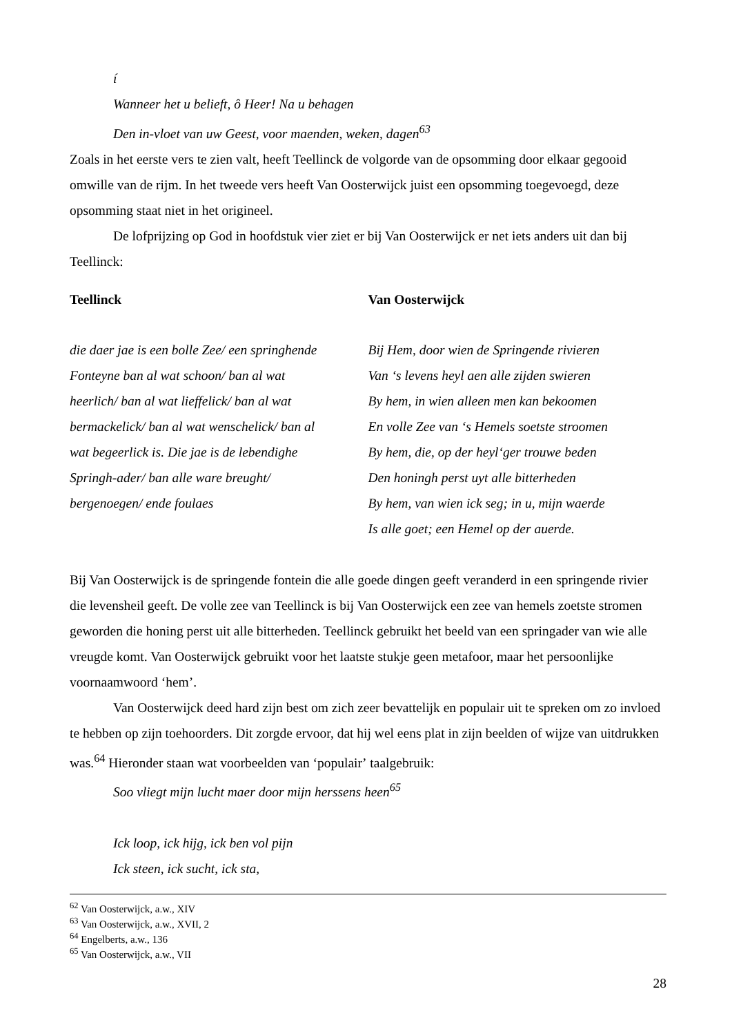í
Wanneer het u belieft, ô Heer! Na u behagen
Den in-vloet van uw Geest, voor maenden, weken, dagen<sup>63</sup>
Zoals in het eerste vers te zien valt, heeft Teellinck de volgorde van de opsomming door elkaar gegooid omwille van de rijm. In het tweede vers heeft Van Oosterwijck juist een opsomming toegevoegd, deze opsomming staat niet in het origineel.
De lofprijzing op God in hoofdstuk vier ziet er bij Van Oosterwijck er net iets anders uit dan bij Teellinck:
| Teellinck | Van Oosterwijck |
| --- | --- |
| die daer jae is een bolle Zee/ een springhende Fonteyne ban al wat schoon/ ban al wat heerlich/ ban al wat lieffelick/ ban al wat bermackelick/ ban al wat wenschelick/ ban al wat begeerlick is. Die jae is de lebendighe Springh-ader/ ban alle ware breught/ bergenoegen/ ende foulaes | Bij Hem, door wien de Springende rivieren Van ʻs levens heyl aen alle zijden swieren By hem, in wien alleen men kan bekoomen En volle Zee van ʻs Hemels soetste stroomen By hem, die, op der heylʻger trouwe beden Den honingh perst uyt alle bitterheden By hem, van wien ick seg; in u, mijn waerde Is alle goet; een Hemel op der auerde. |
Bij Van Oosterwijck is de springende fontein die alle goede dingen geeft veranderd in een springende rivier die levensheil geeft. De volle zee van Teellinck is bij Van Oosterwijck een zee van hemels zoetste stromen geworden die honing perst uit alle bitterheden. Teellinck gebruikt het beeld van een springader van wie alle vreugde komt. Van Oosterwijck gebruikt voor het laatste stukje geen metafoor, maar het persoonlijke voornaamwoord ʻhemʼ.
Van Oosterwijck deed hard zijn best om zich zeer bevattelijk en populair uit te spreken om zo invloed te hebben op zijn toehoorders. Dit zorgde ervoor, dat hij wel eens plat in zijn beelden of wijze van uitdrukken was.<sup>64</sup> Hieronder staan wat voorbeelden van ʻpopulairʼ taalgebruik:
Soo vliegt mijn lucht maer door mijn herssens heen<sup>65</sup>
Ick loop, ick hijg, ick ben vol pijn
Ick steen, ick sucht, ick sta,
<sup>62</sup> Van Oosterwijck, a.w., XIV
<sup>63</sup> Van Oosterwijck, a.w., XVII, 2
<sup>64</sup> Engelberts, a.w., 136
<sup>65</sup> Van Oosterwijck, a.w., VII
28